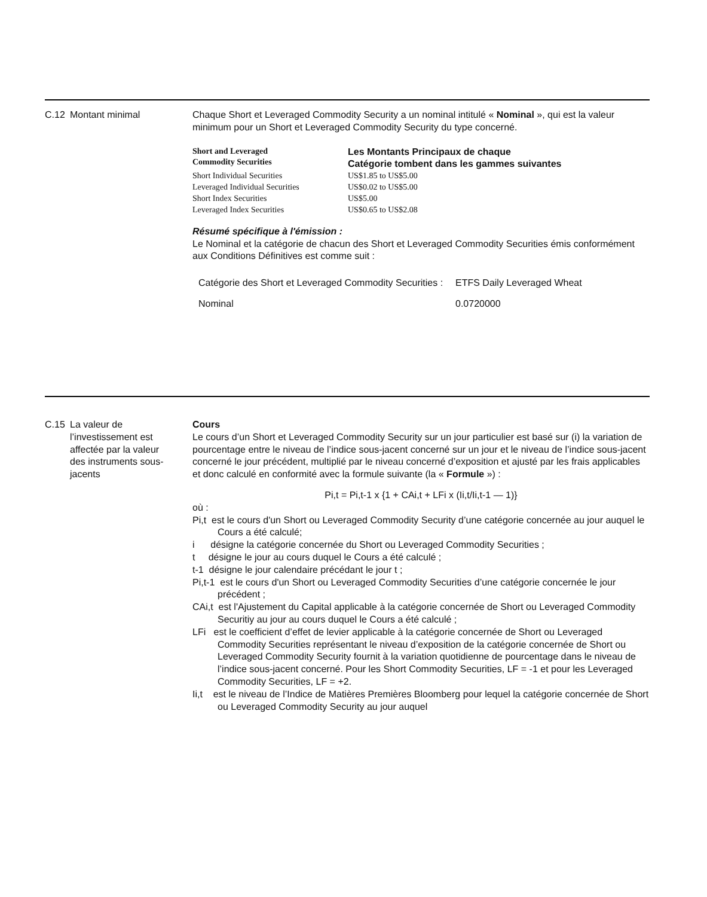C.12 Montant minimal Chaque Short et Leveraged Commodity Security a un nominal intitulé « Nominal », qui est la valeur minimum pour un Short et Leveraged Commodity Security du type concerné.
| Short and Leveraged Commodity Securities | Les Montants Principaux de chaque Catégorie tombent dans les gammes suivantes |
| Short Individual Securities | US$1.85 to US$5.00 |
| Leveraged Individual Securities | US$0.02 to US$5.00 |
| Short Index Securities | US$5.00 |
| Leveraged Index Securities | US$0.65 to US$2.08 |
Résumé spécifique à l'émission :
Le Nominal et la catégorie de chacun des Short et Leveraged Commodity Securities émis conformément aux Conditions Définitives est comme suit :
| Catégorie des Short et Leveraged Commodity Securities : | ETFS Daily Leveraged Wheat |
| Nominal | 0.0720000 |
C.15 La valeur de l’investissement est affectée par la valeur des instruments sous-jacents
Cours
Le cours d’un Short et Leveraged Commodity Security sur un jour particulier est basé sur (i) la variation de pourcentage entre le niveau de l’indice sous-jacent concerné sur un jour et le niveau de l’indice sous-jacent concerné le jour précédent, multiplié par le niveau concerné d’exposition et ajusté par les frais applicables et donc calculé en conformité avec la formule suivante (la « Formule ») :
Pi,t = Pi,t-1 x {1 + CAi,t + LFi x (Ii,t/Ii,t-1 — 1)}
où :
Pi,t est le cours d'un Short ou Leveraged Commodity Security d’une catégorie concernée au jour auquel le Cours a été calculé;
i désigne la catégorie concernée du Short ou Leveraged Commodity Securities ;
t désigne le jour au cours duquel le Cours a été calculé ;
t-1 désigne le jour calendaire précédant le jour t ;
Pi,t-1 est le cours d'un Short ou Leveraged Commodity Securities d’une catégorie concernée le jour précédent ;
CAi,t est l'Ajustement du Capital applicable à la catégorie concernée de Short ou Leveraged Commodity Securitiy au jour au cours duquel le Cours a été calculé ;
LFi est le coefficient d’effet de levier applicable à la catégorie concernée de Short ou Leveraged Commodity Securities représentant le niveau d’exposition de la catégorie concernée de Short ou Leveraged Commodity Security fournit à la variation quotidienne de pourcentage dans le niveau de l’indice sous-jacent concerné. Pour les Short Commodity Securities, LF = -1 et pour les Leveraged Commodity Securities, LF = +2.
Ii,t est le niveau de l’Indice de Matières Premières Bloomberg pour lequel la catégorie concernée de Short ou Leveraged Commodity Security au jour auquel